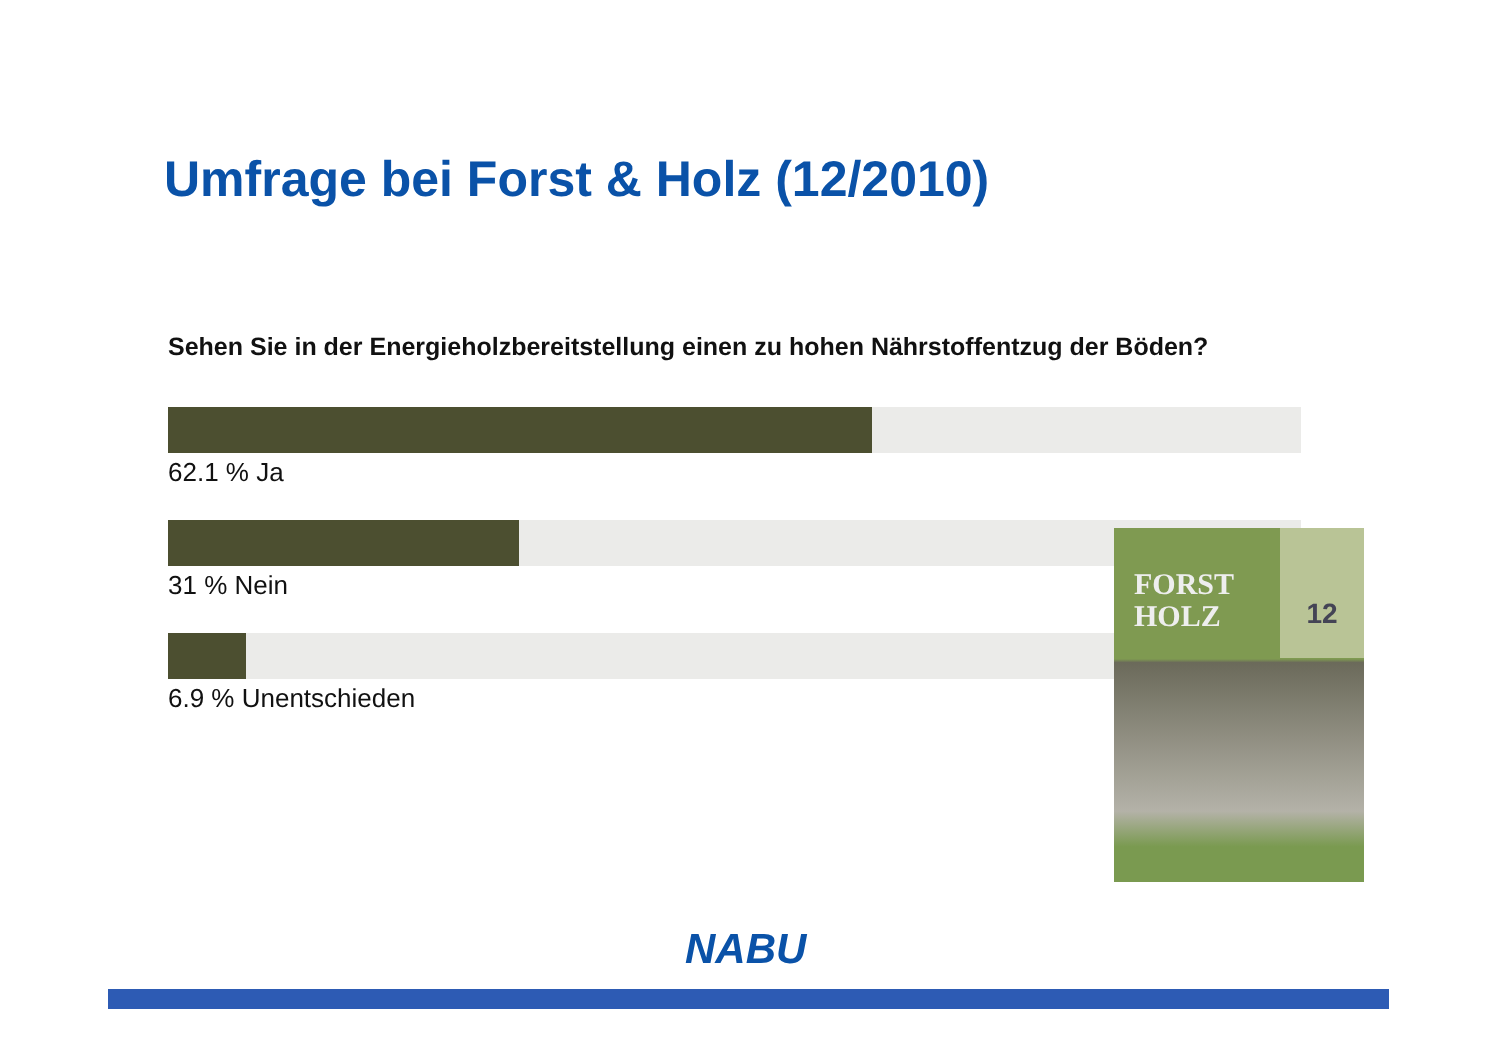Umfrage bei Forst & Holz (12/2010)
Sehen Sie in der Energieholzbereitstellung einen zu hohen Nährstoffentzug der Böden?
62.1 % Ja
31 % Nein
6.9 % Unentschieden
FORST
HOLZ
12
NABU